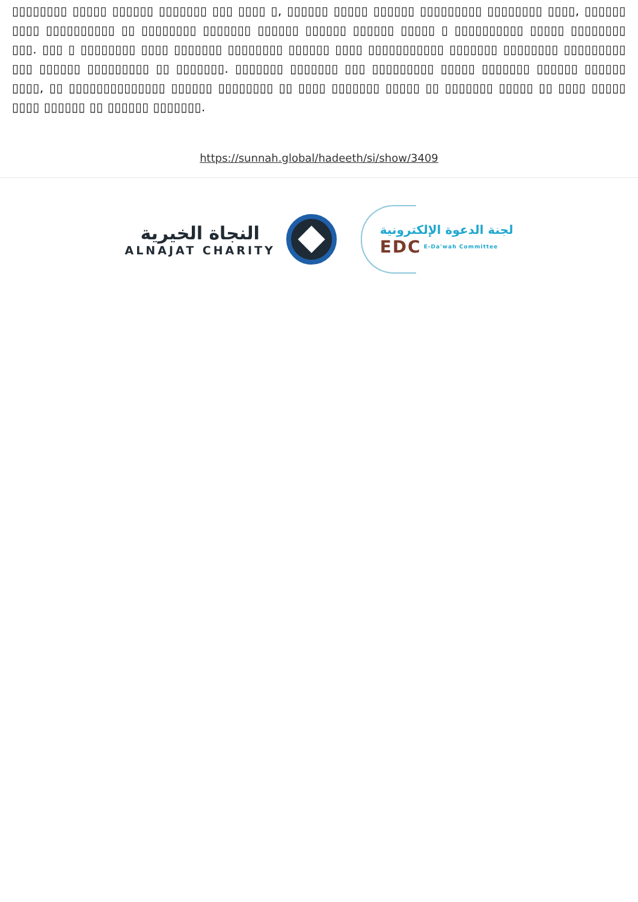▯▯▯▯▯▯▯▯ ▯▯▯▯▯ ▯▯▯▯▯▯ ▯▯▯▯▯▯▯ ▯▯▯ ▯▯▯▯ ▯, ▯▯▯▯▯▯ ▯▯▯▯▯ ▯▯▯▯▯▯ ▯▯▯▯▯▯▯▯▯ ▯▯▯▯▯▯▯▯ ▯▯▯▯, ▯▯▯▯▯▯ ▯▯▯▯ ▯▯▯▯▯▯▯▯▯▯ ▯▯ ▯▯▯▯▯▯▯▯ ▯▯▯▯▯▯▯ ▯▯▯▯▯▯ ▯▯▯▯▯▯ ▯▯▯▯▯▯ ▯▯▯▯▯ ▯ ▯▯▯▯▯▯▯▯▯▯ ▯▯▯▯▯ ▯▯▯▯▯▯▯▯ ▯▯▯. ▯▯▯ ▯ ▯▯▯▯▯▯▯▯ ▯▯▯▯ ▯▯▯▯▯▯▯ ▯▯▯▯▯▯▯▯ ▯▯▯▯▯▯ ▯▯▯▯ ▯▯▯▯▯▯▯▯▯▯▯ ▯▯▯▯▯▯▯ ▯▯▯▯▯▯▯▯ ▯▯▯▯▯▯▯▯▯ ▯▯▯ ▯▯▯▯▯▯ ▯▯▯▯▯▯▯▯▯ ▯▯ ▯▯▯▯▯▯▯. ▯▯▯▯▯▯▯ ▯▯▯▯▯▯▯ ▯▯▯ ▯▯▯▯▯▯▯▯▯ ▯▯▯▯▯ ▯▯▯▯▯▯▯ ▯▯▯▯▯▯ ▯▯▯▯▯▯ ▯▯▯▯, ▯▯ ▯▯▯▯▯▯▯▯▯▯▯▯▯▯ ▯▯▯▯▯▯ ▯▯▯▯▯▯▯▯ ▯▯ ▯▯▯▯ ▯▯▯▯▯▯▯ ▯▯▯▯▯ ▯▯ ▯▯▯▯▯▯▯ ▯▯▯▯▯ ▯▯ ▯▯▯▯ ▯▯▯▯▯ ▯▯▯▯ ▯▯▯▯▯▯ ▯▯ ▯▯▯▯▯▯ ▯▯▯▯▯▯▯.
https://sunnah.global/hadeeth/si/show/3409
النجاة الخيرية
ALNAJAT CHARITY
لجنة الدعوة الإلكترونية
EDC E-Da'wah Committee